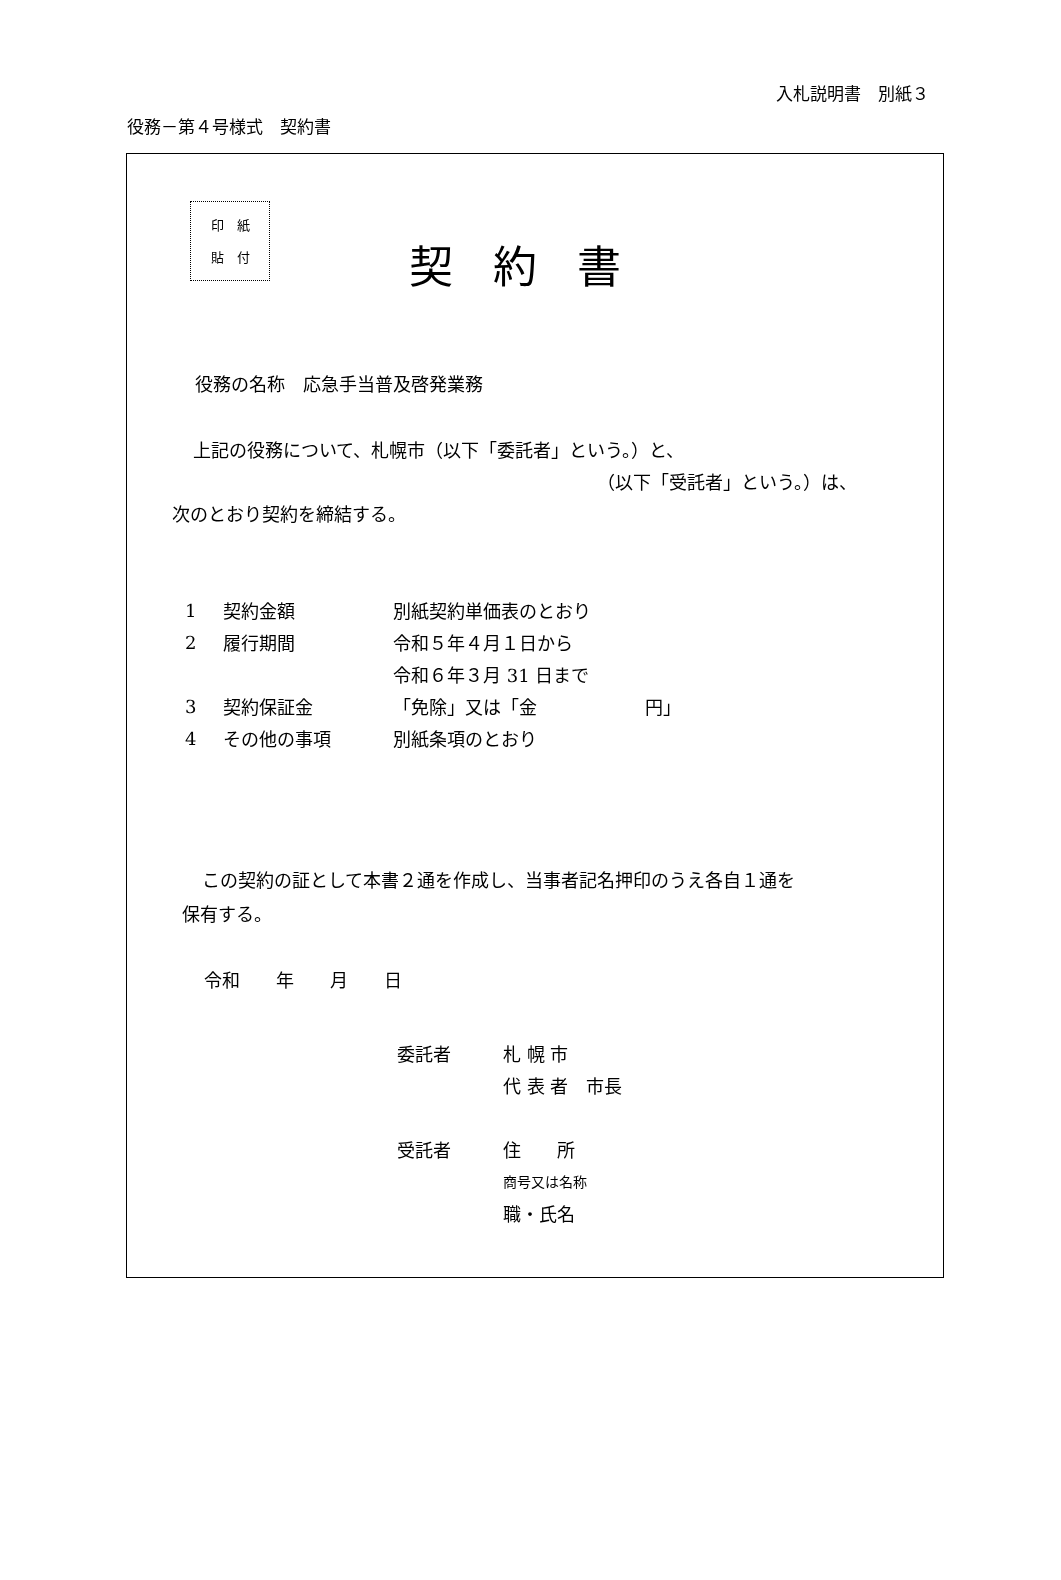入札説明書　別紙３
役務－第４号様式　契約書
印　紙
貼　付
契約書
役務の名称　応急手当普及啓発業務
上記の役務について、札幌市（以下「委託者」という。）と、
（以下「受託者」という。）は、
次のとおり契約を締結する。
| 1 | 契約金額 | 別紙契約単価表のとおり |
| 2 | 履行期間 | 令和５年４月１日から |
| | | 令和６年３月 31 日まで |
| 3 | 契約保証金 | 「免除」又は「金 円」 |
| 4 | その他の事項 | 別紙条項のとおり |
この契約の証として本書２通を作成し、当事者記名押印のうえ各自１通を
保有する。
令和　　年　　月　　日
| 委託者 | 札 幌 市 |
| | 代 表 者 市長 |
| 受託者 | 住 所 |
| | 商号又は名称 |
| | 職・氏名 |